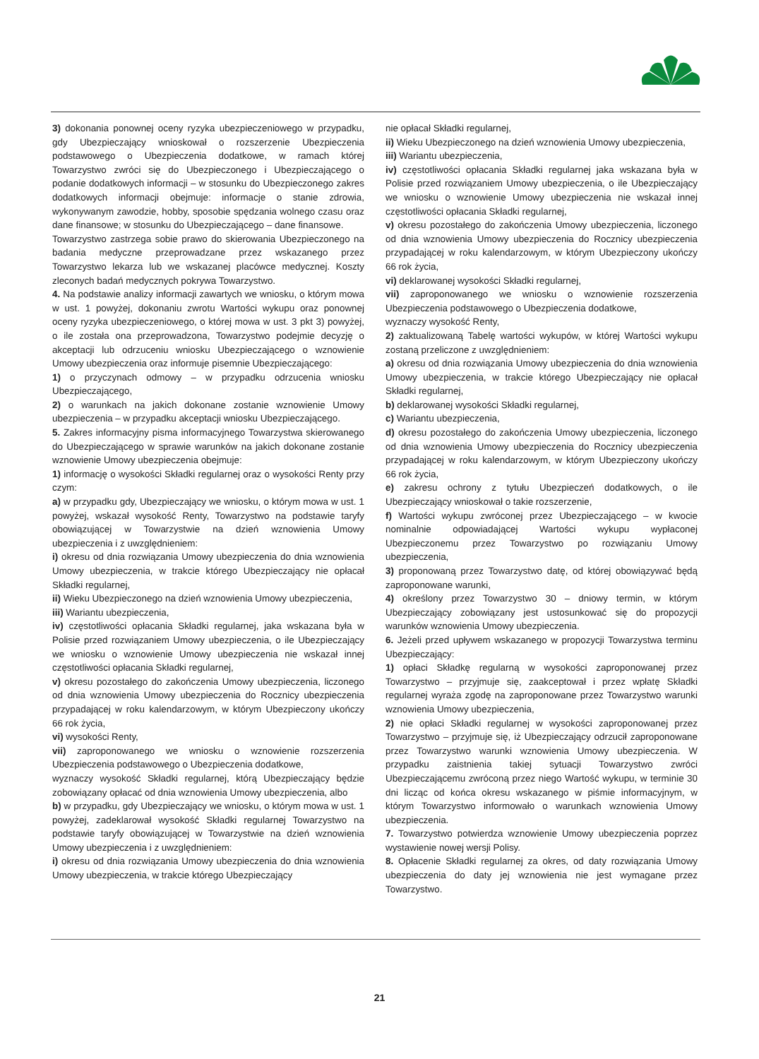3) dokonania ponownej oceny ryzyka ubezpieczeniowego w przypadku, gdy Ubezpieczający wnioskował o rozszerzenie Ubezpieczenia podstawowego o Ubezpieczenia dodatkowe, w ramach której Towarzystwo zwróci się do Ubezpieczonego i Ubezpieczającego o podanie dodatkowych informacji – w stosunku do Ubezpieczonego zakres dodatkowych informacji obejmuje: informacje o stanie zdrowia, wykonywanym zawodzie, hobby, sposobie spędzania wolnego czasu oraz dane finansowe; w stosunku do Ubezpieczającego – dane finansowe.
Towarzystwo zastrzega sobie prawo do skierowania Ubezpieczonego na badania medyczne przeprowadzane przez wskazanego przez Towarzystwo lekarza lub we wskazanej placówce medycznej. Koszty zleconych badań medycznych pokrywa Towarzystwo.
4. Na podstawie analizy informacji zawartych we wniosku, o którym mowa w ust. 1 powyżej, dokonaniu zwrotu Wartości wykupu oraz ponownej oceny ryzyka ubezpieczeniowego, o której mowa w ust. 3 pkt 3) powyżej, o ile została ona przeprowadzona, Towarzystwo podejmie decyzję o akceptacji lub odrzuceniu wniosku Ubezpieczającego o wznowienie Umowy ubezpieczenia oraz informuje pisemnie Ubezpieczającego:
1) o przyczynach odmowy – w przypadku odrzucenia wniosku Ubezpieczającego,
2) o warunkach na jakich dokonane zostanie wznowienie Umowy ubezpieczenia – w przypadku akceptacji wniosku Ubezpieczającego.
5. Zakres informacyjny pisma informacyjnego Towarzystwa skierowanego do Ubezpieczającego w sprawie warunków na jakich dokonane zostanie wznowienie Umowy ubezpieczenia obejmuje:
1) informację o wysokości Składki regularnej oraz o wysokości Renty przy czym:
a) w przypadku gdy, Ubezpieczający we wniosku, o którym mowa w ust. 1 powyżej, wskazał wysokość Renty, Towarzystwo na podstawie taryfy obowiązującej w Towarzystwie na dzień wznowienia Umowy ubezpieczenia i z uwzględnieniem:
i) okresu od dnia rozwiązania Umowy ubezpieczenia do dnia wznowienia Umowy ubezpieczenia, w trakcie którego Ubezpieczający nie opłacał Składki regularnej,
ii) Wieku Ubezpieczonego na dzień wznowienia Umowy ubezpieczenia,
iii) Wariantu ubezpieczenia,
iv) częstotliwości opłacania Składki regularnej, jaka wskazana była w Polisie przed rozwiązaniem Umowy ubezpieczenia, o ile Ubezpieczający we wniosku o wznowienie Umowy ubezpieczenia nie wskazał innej częstotliwości opłacania Składki regularnej,
v) okresu pozostałego do zakończenia Umowy ubezpieczenia, liczonego od dnia wznowienia Umowy ubezpieczenia do Rocznicy ubezpieczenia przypadającej w roku kalendarzowym, w którym Ubezpieczony ukończy 66 rok życia,
vi) wysokości Renty,
vii) zaproponowanego we wniosku o wznowienie rozszerzenia Ubezpieczenia podstawowego o Ubezpieczenia dodatkowe,
wyznaczy wysokość Składki regularnej, którą Ubezpieczający będzie zobowiązany opłacać od dnia wznowienia Umowy ubezpieczenia, albo
b) w przypadku, gdy Ubezpieczający we wniosku, o którym mowa w ust. 1 powyżej, zadeklarował wysokość Składki regularnej Towarzystwo na podstawie taryfy obowiązującej w Towarzystwie na dzień wznowienia Umowy ubezpieczenia i z uwzględnieniem:
i) okresu od dnia rozwiązania Umowy ubezpieczenia do dnia wznowienia Umowy ubezpieczenia, w trakcie którego Ubezpieczający
nie opłacał Składki regularnej,
ii) Wieku Ubezpieczonego na dzień wznowienia Umowy ubezpieczenia,
iii) Wariantu ubezpieczenia,
iv) częstotliwości opłacania Składki regularnej jaka wskazana była w Polisie przed rozwiązaniem Umowy ubezpieczenia, o ile Ubezpieczający we wniosku o wznowienie Umowy ubezpieczenia nie wskazał innej częstotliwości opłacania Składki regularnej,
v) okresu pozostałego do zakończenia Umowy ubezpieczenia, liczonego od dnia wznowienia Umowy ubezpieczenia do Rocznicy ubezpieczenia przypadającej w roku kalendarzowym, w którym Ubezpieczony ukończy 66 rok życia,
vi) deklarowanej wysokości Składki regularnej,
vii) zaproponowanego we wniosku o wznowienie rozszerzenia Ubezpieczenia podstawowego o Ubezpieczenia dodatkowe,
wyznaczy wysokość Renty,
2) zaktualizowaną Tabelę wartości wykupów, w której Wartości wykupu zostaną przeliczone z uwzględnieniem:
a) okresu od dnia rozwiązania Umowy ubezpieczenia do dnia wznowienia Umowy ubezpieczenia, w trakcie którego Ubezpieczający nie opłacał Składki regularnej,
b) deklarowanej wysokości Składki regularnej,
c) Wariantu ubezpieczenia,
d) okresu pozostałego do zakończenia Umowy ubezpieczenia, liczonego od dnia wznowienia Umowy ubezpieczenia do Rocznicy ubezpieczenia przypadającej w roku kalendarzowym, w którym Ubezpieczony ukończy 66 rok życia,
e) zakresu ochrony z tytułu Ubezpieczeń dodatkowych, o ile Ubezpieczający wnioskował o takie rozszerzenie,
f) Wartości wykupu zwróconej przez Ubezpieczającego – w kwocie nominalnie odpowiadającej Wartości wykupu wypłaconej Ubezpieczonemu przez Towarzystwo po rozwiązaniu Umowy ubezpieczenia,
3) proponowaną przez Towarzystwo datę, od której obowiązywać będą zaproponowane warunki,
4) określony przez Towarzystwo 30 – dniowy termin, w którym Ubezpieczający zobowiązany jest ustosunkować się do propozycji warunków wznowienia Umowy ubezpieczenia.
6. Jeżeli przed upływem wskazanego w propozycji Towarzystwa terminu Ubezpieczający:
1) opłaci Składkę regularną w wysokości zaproponowanej przez Towarzystwo – przyjmuje się, zaakceptował i przez wpłatę Składki regularnej wyraża zgodę na zaproponowane przez Towarzystwo warunki wznowienia Umowy ubezpieczenia,
2) nie opłaci Składki regularnej w wysokości zaproponowanej przez Towarzystwo – przyjmuje się, iż Ubezpieczający odrzucił zaproponowane przez Towarzystwo warunki wznowienia Umowy ubezpieczenia. W przypadku zaistnienia takiej sytuacji Towarzystwo zwróci Ubezpieczającemu zwróconą przez niego Wartość wykupu, w terminie 30 dni licząc od końca okresu wskazanego w piśmie informacyjnym, w którym Towarzystwo informowało o warunkach wznowienia Umowy ubezpieczenia.
7. Towarzystwo potwierdza wznowienie Umowy ubezpieczenia poprzez wystawienie nowej wersji Polisy.
8. Opłacenie Składki regularnej za okres, od daty rozwiązania Umowy ubezpieczenia do daty jej wznowienia nie jest wymagane przez Towarzystwo.
21